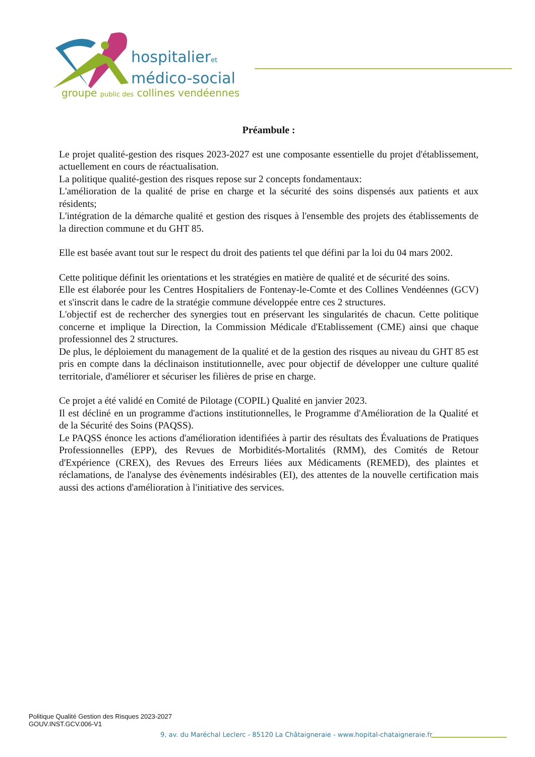hospitalieret
médico-social
groupe public des collines vendéennes
Préambule :
Le projet qualité-gestion des risques 2023-2027 est une composante essentielle du projet d'établissement, actuellement en cours de réactualisation.
La politique qualité-gestion des risques repose sur 2 concepts fondamentaux:
L'amélioration de la qualité de prise en charge et la sécurité des soins dispensés aux patients et aux résidents;
L'intégration de la démarche qualité et gestion des risques à l'ensemble des projets des établissements de la direction commune et du GHT 85.
Elle est basée avant tout sur le respect du droit des patients tel que défini par la loi du 04 mars 2002.
Cette politique définit les orientations et les stratégies en matière de qualité et de sécurité des soins.
Elle est élaborée pour les Centres Hospitaliers de Fontenay-le-Comte et des Collines Vendéennes (GCV) et s'inscrit dans le cadre de la stratégie commune développée entre ces 2 structures.
L'objectif est de rechercher des synergies tout en préservant les singularités de chacun. Cette politique concerne et implique la Direction, la Commission Médicale d'Etablissement (CME) ainsi que chaque professionnel des 2 structures.
De plus, le déploiement du management de la qualité et de la gestion des risques au niveau du GHT 85 est pris en compte dans la déclinaison institutionnelle, avec pour objectif de développer une culture qualité territoriale, d'améliorer et sécuriser les filières de prise en charge.
Ce projet a été validé en Comité de Pilotage (COPIL) Qualité en janvier 2023.
Il est décliné en un programme d'actions institutionnelles, le Programme d'Amélioration de la Qualité et de la Sécurité des Soins (PAQSS).
Le PAQSS énonce les actions d'amélioration identifiées à partir des résultats des Évaluations de Pratiques Professionnelles (EPP), des Revues de Morbidités-Mortalités (RMM), des Comités de Retour d'Expérience (CREX), des Revues des Erreurs liées aux Médicaments (REMED), des plaintes et réclamations, de l'analyse des évènements indésirables (EI), des attentes de la nouvelle certification mais aussi des actions d'amélioration à l'initiative des services.
Politique Qualité Gestion des Risques 2023-2027
GOUV.INST.GCV.006-V1
9, av. du Maréchal Leclerc - 85120 La Châtaigneraie - www.hopital-chataigneraie.fr